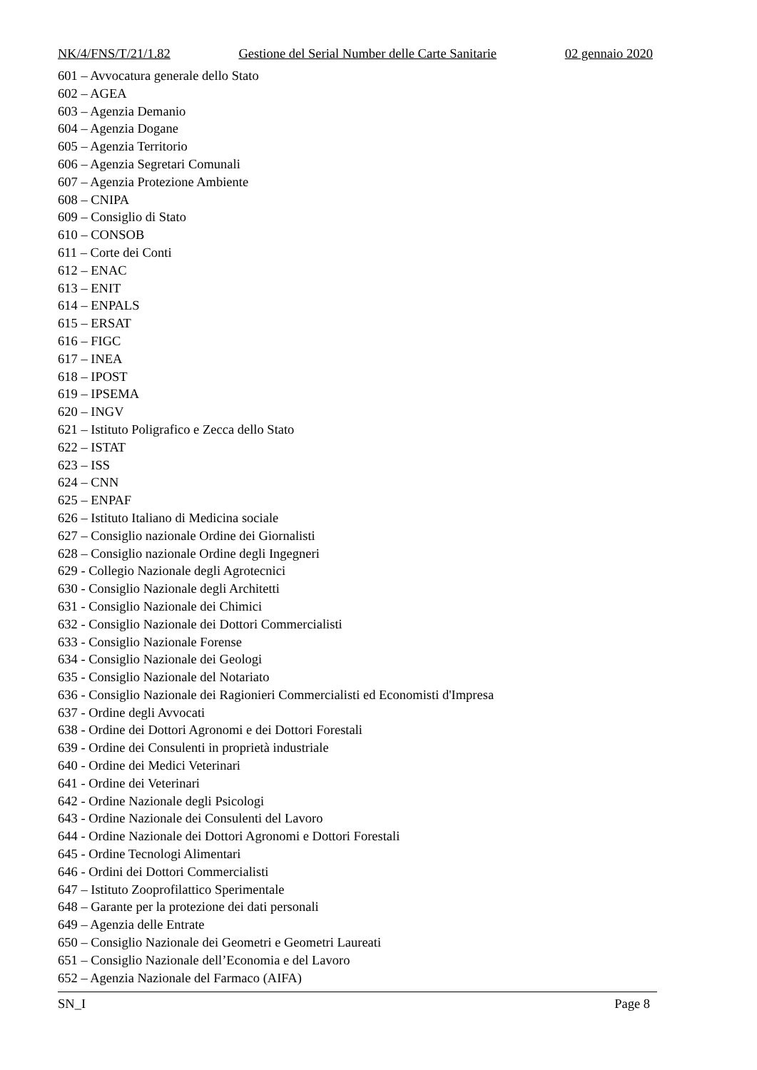NK/4/FNS/T/21/1.82 Gestione del Serial Number delle Carte Sanitarie 02 gennaio 2020
601 – Avvocatura generale dello Stato
602 – AGEA
603 – Agenzia Demanio
604 – Agenzia Dogane
605 – Agenzia Territorio
606 – Agenzia Segretari Comunali
607 – Agenzia Protezione Ambiente
608 – CNIPA
609 – Consiglio di Stato
610 – CONSOB
611 – Corte dei Conti
612 – ENAC
613 – ENIT
614 – ENPALS
615 – ERSAT
616 – FIGC
617 – INEA
618 – IPOST
619 – IPSEMA
620 – INGV
621 – Istituto Poligrafico e Zecca dello Stato
622 – ISTAT
623 – ISS
624 – CNN
625 – ENPAF
626 – Istituto Italiano di Medicina sociale
627 – Consiglio nazionale Ordine dei Giornalisti
628 – Consiglio nazionale Ordine degli Ingegneri
629 - Collegio Nazionale degli Agrotecnici
630 - Consiglio Nazionale degli Architetti
631 - Consiglio Nazionale dei Chimici
632 - Consiglio Nazionale dei Dottori Commercialisti
633 - Consiglio Nazionale Forense
634 - Consiglio Nazionale dei Geologi
635 - Consiglio Nazionale del Notariato
636 - Consiglio Nazionale dei Ragionieri Commercialisti ed Economisti d'Impresa
637 - Ordine degli Avvocati
638 - Ordine dei Dottori Agronomi e dei Dottori Forestali
639 - Ordine dei Consulenti in proprietà industriale
640 - Ordine dei Medici Veterinari
641 - Ordine dei Veterinari
642 - Ordine Nazionale degli Psicologi
643 - Ordine Nazionale dei Consulenti del Lavoro
644 - Ordine Nazionale dei Dottori Agronomi e Dottori Forestali
645 - Ordine Tecnologi Alimentari
646 - Ordini dei Dottori Commercialisti
647 – Istituto Zooprofilattico Sperimentale
648 – Garante per la protezione dei dati personali
649 – Agenzia delle Entrate
650 – Consiglio Nazionale dei Geometri e Geometri Laureati
651 – Consiglio Nazionale dell’Economia e del Lavoro
652 – Agenzia Nazionale del Farmaco (AIFA)
SN_I Page 8